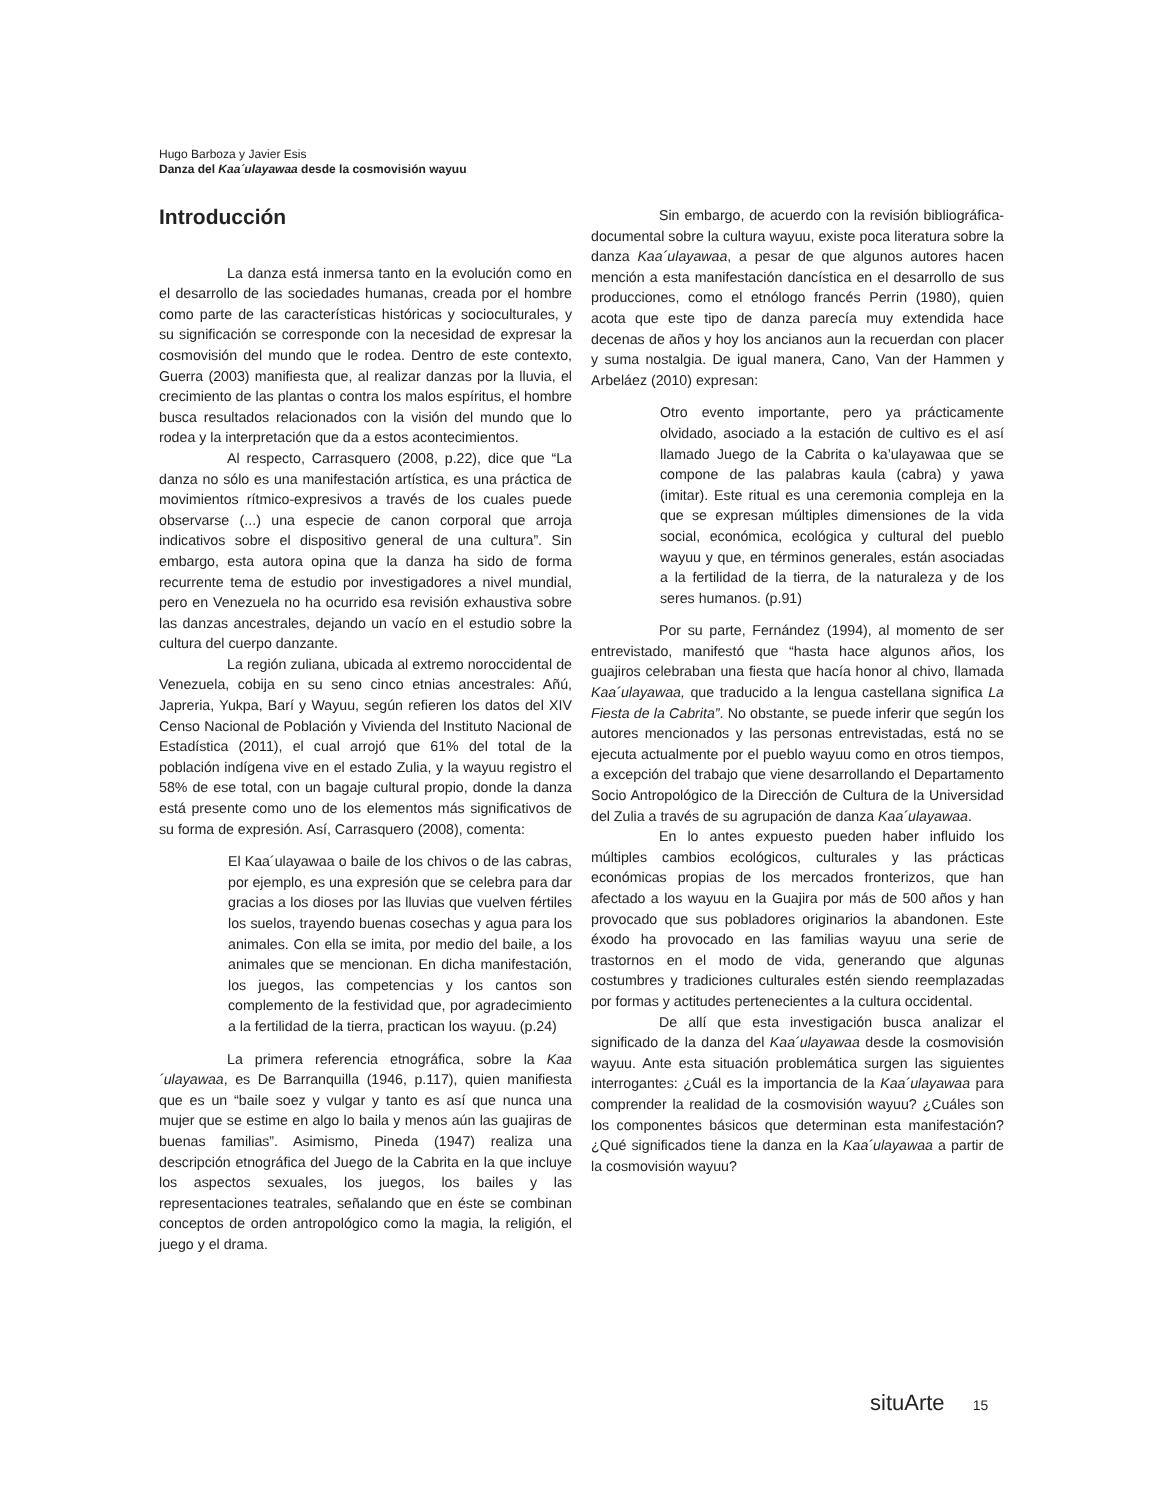Hugo Barboza y Javier Esis
Danza del Kaa´ulayawaa desde la cosmovisión wayuu
Introducción
La danza está inmersa tanto en la evolución como en el desarrollo de las sociedades humanas, creada por el hombre como parte de las características históricas y socioculturales, y su significación se corresponde con la necesidad de expresar la cosmovisión del mundo que le rodea. Dentro de este contexto, Guerra (2003) manifiesta que, al realizar danzas por la lluvia, el crecimiento de las plantas o contra los malos espíritus, el hombre busca resultados relacionados con la visión del mundo que lo rodea y la interpretación que da a estos acontecimientos.
Al respecto, Carrasquero (2008, p.22), dice que “La danza no sólo es una manifestación artística, es una práctica de movimientos rítmico-expresivos a través de los cuales puede observarse (...) una especie de canon corporal que arroja indicativos sobre el dispositivo general de una cultura”. Sin embargo, esta autora opina que la danza ha sido de forma recurrente tema de estudio por investigadores a nivel mundial, pero en Venezuela no ha ocurrido esa revisión exhaustiva sobre las danzas ancestrales, dejando un vacío en el estudio sobre la cultura del cuerpo danzante.
La región zuliana, ubicada al extremo noroccidental de Venezuela, cobija en su seno cinco etnias ancestrales: Añú, Japreria, Yukpa, Barí y Wayuu, según refieren los datos del XIV Censo Nacional de Población y Vivienda del Instituto Nacional de Estadística (2011), el cual arrojó que 61% del total de la población indígena vive en el estado Zulia, y la wayuu registro el 58% de ese total, con un bagaje cultural propio, donde la danza está presente como uno de los elementos más significativos de su forma de expresión. Así, Carrasquero (2008), comenta:
El Kaa´ulayawaa o baile de los chivos o de las cabras, por ejemplo, es una expresión que se celebra para dar gracias a los dioses por las lluvias que vuelven fértiles los suelos, trayendo buenas cosechas y agua para los animales. Con ella se imita, por medio del baile, a los animales que se mencionan. En dicha manifestación, los juegos, las competencias y los cantos son complemento de la festividad que, por agradecimiento a la fertilidad de la tierra, practican los wayuu. (p.24)
La primera referencia etnográfica, sobre la Kaa´ulayawaa, es De Barranquilla (1946, p.117), quien manifiesta que es un “baile soez y vulgar y tanto es así que nunca una mujer que se estime en algo lo baila y menos aún las guajiras de buenas familias”. Asimismo, Pineda (1947) realiza una descripción etnográfica del Juego de la Cabrita en la que incluye los aspectos sexuales, los juegos, los bailes y las representaciones teatrales, señalando que en éste se combinan conceptos de orden antropológico como la magia, la religión, el juego y el drama.
Sin embargo, de acuerdo con la revisión bibliográfica-documental sobre la cultura wayuu, existe poca literatura sobre la danza Kaa´ulayawaa, a pesar de que algunos autores hacen mención a esta manifestación dancística en el desarrollo de sus producciones, como el etnólogo francés Perrin (1980), quien acota que este tipo de danza parecía muy extendida hace decenas de años y hoy los ancianos aun la recuerdan con placer y suma nostalgia. De igual manera, Cano, Van der Hammen y Arbeláez (2010) expresan:
Otro evento importante, pero ya prácticamente olvidado, asociado a la estación de cultivo es el así llamado Juego de la Cabrita o ka’ulayawaa que se compone de las palabras kaula (cabra) y yawa (imitar). Este ritual es una ceremonia compleja en la que se expresan múltiples dimensiones de la vida social, económica, ecológica y cultural del pueblo wayuu y que, en términos generales, están asociadas a la fertilidad de la tierra, de la naturaleza y de los seres humanos. (p.91)
Por su parte, Fernández (1994), al momento de ser entrevistado, manifestó que “hasta hace algunos años, los guajiros celebraban una fiesta que hacía honor al chivo, llamada Kaa´ulayawaa, que traducido a la lengua castellana significa La Fiesta de la Cabrita”. No obstante, se puede inferir que según los autores mencionados y las personas entrevistadas, está no se ejecuta actualmente por el pueblo wayuu como en otros tiempos, a excepción del trabajo que viene desarrollando el Departamento Socio Antropológico de la Dirección de Cultura de la Universidad del Zulia a través de su agrupación de danza Kaa´ulayawaa.
En lo antes expuesto pueden haber influido los múltiples cambios ecológicos, culturales y las prácticas económicas propias de los mercados fronterizos, que han afectado a los wayuu en la Guajira por más de 500 años y han provocado que sus pobladores originarios la abandonen. Este éxodo ha provocado en las familias wayuu una serie de trastornos en el modo de vida, generando que algunas costumbres y tradiciones culturales estén siendo reemplazadas por formas y actitudes pertenecientes a la cultura occidental.
De allí que esta investigación busca analizar el significado de la danza del Kaa´ulayawaa desde la cosmovisión wayuu. Ante esta situación problemática surgen las siguientes interrogantes: ¿Cuál es la importancia de la Kaa´ulayawaa para comprender la realidad de la cosmovisión wayuu? ¿Cuáles son los componentes básicos que determinan esta manifestación? ¿Qué significados tiene la danza en la Kaa´ulayawaa a partir de la cosmovisión wayuu?
situArte 15